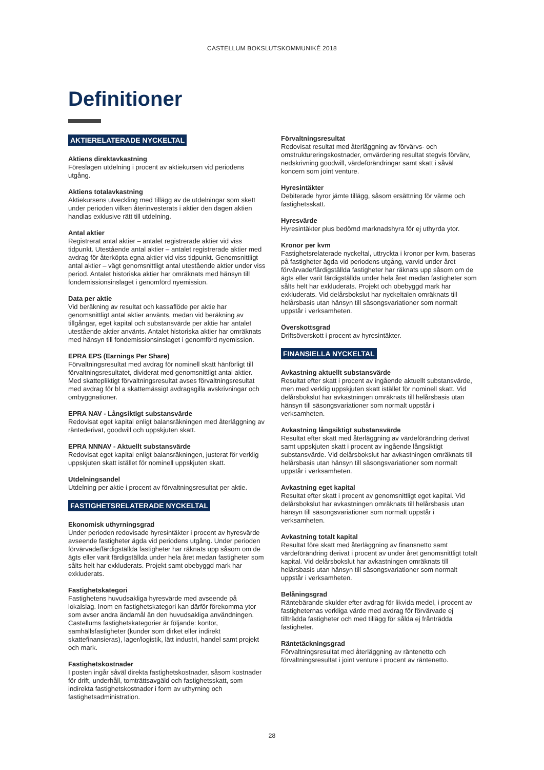CASTELLUM BOKSLUTSKOMMUNIKÉ 2018
Definitioner
AKTIERELATERADE NYCKELTAL
Aktiens direktavkastning
Föreslagen utdelning i procent av aktiekursen vid periodens utgång.
Aktiens totalavkastning
Aktiekursens utveckling med tillägg av de utdelningar som skett under perioden vilken återinvesterats i aktier den dagen aktien handlas exklusive rätt till utdelning.
Antal aktier
Registrerat antal aktier – antalet registrerade aktier vid viss tidpunkt. Utestående antal aktier – antalet registrerade aktier med avdrag för återköpta egna aktier vid viss tidpunkt. Genomsnittligt antal aktier – vägt genomsnittligt antal utestående aktier under viss period. Antalet historiska aktier har omräknats med hänsyn till fondemissionsinslaget i genomförd nyemission.
Data per aktie
Vid beräkning av resultat och kassaflöde per aktie har genomsnittligt antal aktier använts, medan vid beräkning av tillgångar, eget kapital och substansvärde per aktie har antalet utestående aktier använts. Antalet historiska aktier har omräknats med hänsyn till fondemissionsinslaget i genomförd nyemission.
EPRA EPS (Earnings Per Share)
Förvaltningsresultat med avdrag för nominell skatt hänförligt till förvaltningsresultatet, dividerat med genomsnittligt antal aktier. Med skattepliktigt förvaltningsresultat avses förvaltningsresultat med avdrag för bl a skattemässigt avdragsgilla avskrivningar och ombyggnationer.
EPRA NAV - Långsiktigt substansvärde
Redovisat eget kapital enligt balansräkningen med återläggning av räntederivat, goodwill och uppskjuten skatt.
EPRA NNNAV - Aktuellt substansvärde
Redovisat eget kapital enligt balansräkningen, justerat för verklig uppskjuten skatt istället för nominell uppskjuten skatt.
Utdelningsandel
Utdelning per aktie i procent av förvaltningsresultat per aktie.
FASTIGHETSRELATERADE NYCKELTAL
Ekonomisk uthyrningsgrad
Under perioden redovisade hyresintäkter i procent av hyresvärde avseende fastigheter ägda vid periodens utgång. Under perioden förvärvade/färdigställda fastigheter har räknats upp såsom om de ägts eller varit färdigställda under hela året medan fastigheter som sålts helt har exkluderats. Projekt samt obebyggd mark har exkluderats.
Fastighetskategori
Fastighetens huvudsakliga hyresvärde med avseende på lokalslag. Inom en fastighetskategori kan därför förekomma ytor som avser andra ändamål än den huvudsakliga användningen. Castellums fastighetskategorier är följande: kontor, samhällsfastigheter (kunder som dirket eller indirekt skattefinansieras), lager/logistik, lätt industri, handel samt projekt och mark.
Fastighetskostnader
I posten ingår såväl direkta fastighetskostnader, såsom kostnader för drift, underhåll, tomträttsavgäld och fastighetsskatt, som indirekta fastighetskostnader i form av uthyrning och fastighetsadministration.
Förvaltningsresultat
Redovisat resultat med återläggning av förvärvs- och omstruktureringskostnader, omvärdering resultat stegvis förvärv, nedskrivning goodwill, värdeförändringar samt skatt i såväl koncern som joint venture.
Hyresintäkter
Debiterade hyror jämte tillägg, såsom ersättning för värme och fastighetsskatt.
Hyresvärde
Hyresintäkter plus bedömd marknadshyra för ej uthyrda ytor.
Kronor per kvm
Fastighetsrelaterade nyckeltal, uttryckta i kronor per kvm, baseras på fastigheter ägda vid periodens utgång, varvid under året förvärvade/färdigställda fastigheter har räknats upp såsom om de ägts eller varit färdigställda under hela året medan fastigheter som sålts helt har exkluderats. Projekt och obebyggd mark har exkluderats. Vid delårsbokslut har nyckeltalen omräknats till helårsbasis utan hänsyn till säsongsvariationer som normalt uppstår i verksamheten.
Överskottsgrad
Driftsöverskott i procent av hyresintäkter.
FINANSIELLA NYCKELTAL
Avkastning aktuellt substansvärde
Resultat efter skatt i procent av ingående aktuellt substansvärde, men med verklig uppskjuten skatt istället för nominell skatt. Vid delårsbokslut har avkastningen omräknats till helårsbasis utan hänsyn till säsongsvariationer som normalt uppstår i verksamheten.
Avkastning långsiktigt substansvärde
Resultat efter skatt med återläggning av värdeförändring derivat samt uppskjuten skatt i procent av ingående långsiktigt substansvärde. Vid delårsbokslut har avkastningen omräknats till helårsbasis utan hänsyn till säsongsvariationer som normalt uppstår i verksamheten.
Avkastning eget kapital
Resultat efter skatt i procent av genomsnittligt eget kapital. Vid delårsbokslut har avkastningen omräknats till helårsbasis utan hänsyn till säsongsvariationer som normalt uppstår i verksamheten.
Avkastning totalt kapital
Resultat före skatt med återläggning av finansnetto samt värdeförändring derivat i procent av under året genomsnittligt totalt kapital. Vid delårsbokslut har avkastningen omräknats till helårsbasis utan hänsyn till säsongsvariationer som normalt uppstår i verksamheten.
Belåningsgrad
Räntebärande skulder efter avdrag för likvida medel, i procent av fastigheternas verkliga värde med avdrag för förvärvade ej tillträdda fastigheter och med tillägg för sålda ej frånträdda fastigheter.
Räntetäckningsgrad
Förvaltningsresultat med återläggning av räntenetto och förvaltningsresultat i joint venture i procent av räntenetto.
28